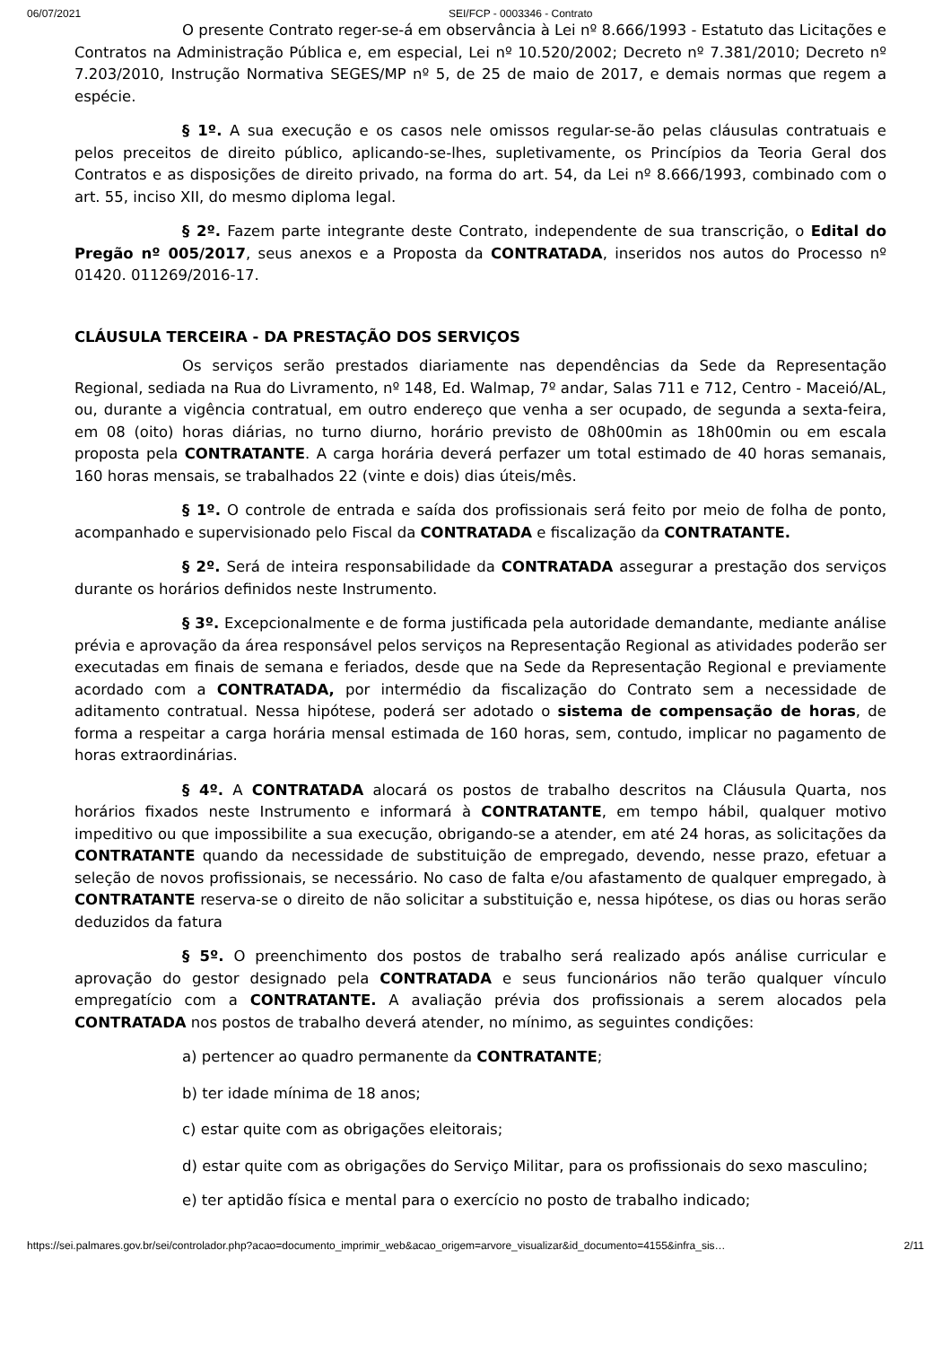06/07/2021 SEI/FCP - 0003346 - Contrato
O presente Contrato reger-se-á em observância à Lei nº 8.666/1993 - Estatuto das Licitações e Contratos na Administração Pública e, em especial, Lei nº 10.520/2002; Decreto nº 7.381/2010; Decreto nº 7.203/2010, Instrução Normativa SEGES/MP nº 5, de 25 de maio de 2017, e demais normas que regem a espécie.
§ 1º. A sua execução e os casos nele omissos regular-se-ão pelas cláusulas contratuais e pelos preceitos de direito público, aplicando-se-lhes, supletivamente, os Princípios da Teoria Geral dos Contratos e as disposições de direito privado, na forma do art. 54, da Lei nº 8.666/1993, combinado com o art. 55, inciso XII, do mesmo diploma legal.
§ 2º. Fazem parte integrante deste Contrato, independente de sua transcrição, o Edital do Pregão nº 005/2017, seus anexos e a Proposta da CONTRATADA, inseridos nos autos do Processo nº 01420. 011269/2016-17.
CLÁUSULA TERCEIRA - DA PRESTAÇÃO DOS SERVIÇOS
Os serviços serão prestados diariamente nas dependências da Sede da Representação Regional, sediada na Rua do Livramento, nº 148, Ed. Walmap, 7º andar, Salas 711 e 712, Centro - Maceió/AL, ou, durante a vigência contratual, em outro endereço que venha a ser ocupado, de segunda a sexta-feira, em 08 (oito) horas diárias, no turno diurno, horário previsto de 08h00min as 18h00min ou em escala proposta pela CONTRATANTE. A carga horária deverá perfazer um total estimado de 40 horas semanais, 160 horas mensais, se trabalhados 22 (vinte e dois) dias úteis/mês.
§ 1º. O controle de entrada e saída dos profissionais será feito por meio de folha de ponto, acompanhado e supervisionado pelo Fiscal da CONTRATADA e fiscalização da CONTRATANTE.
§ 2º. Será de inteira responsabilidade da CONTRATADA assegurar a prestação dos serviços durante os horários definidos neste Instrumento.
§ 3º. Excepcionalmente e de forma justificada pela autoridade demandante, mediante análise prévia e aprovação da área responsável pelos serviços na Representação Regional as atividades poderão ser executadas em finais de semana e feriados, desde que na Sede da Representação Regional e previamente acordado com a CONTRATADA, por intermédio da fiscalização do Contrato sem a necessidade de aditamento contratual. Nessa hipótese, poderá ser adotado o sistema de compensação de horas, de forma a respeitar a carga horária mensal estimada de 160 horas, sem, contudo, implicar no pagamento de horas extraordinárias.
§ 4º. A CONTRATADA alocará os postos de trabalho descritos na Cláusula Quarta, nos horários fixados neste Instrumento e informará à CONTRATANTE, em tempo hábil, qualquer motivo impeditivo ou que impossibilite a sua execução, obrigando-se a atender, em até 24 horas, as solicitações da CONTRATANTE quando da necessidade de substituição de empregado, devendo, nesse prazo, efetuar a seleção de novos profissionais, se necessário. No caso de falta e/ou afastamento de qualquer empregado, à CONTRATANTE reserva-se o direito de não solicitar a substituição e, nessa hipótese, os dias ou horas serão deduzidos da fatura
§ 5º. O preenchimento dos postos de trabalho será realizado após análise curricular e aprovação do gestor designado pela CONTRATADA e seus funcionários não terão qualquer vínculo empregatício com a CONTRATANTE. A avaliação prévia dos profissionais a serem alocados pela CONTRATADA nos postos de trabalho deverá atender, no mínimo, as seguintes condições:
a) pertencer ao quadro permanente da CONTRATANTE;
b) ter idade mínima de 18 anos;
c) estar quite com as obrigações eleitorais;
d) estar quite com as obrigações do Serviço Militar, para os profissionais do sexo masculino;
e) ter aptidão física e mental para o exercício no posto de trabalho indicado;
https://sei.palmares.gov.br/sei/controlador.php?acao=documento_imprimir_web&acao_origem=arvore_visualizar&id_documento=4155&infra_sis… 2/11